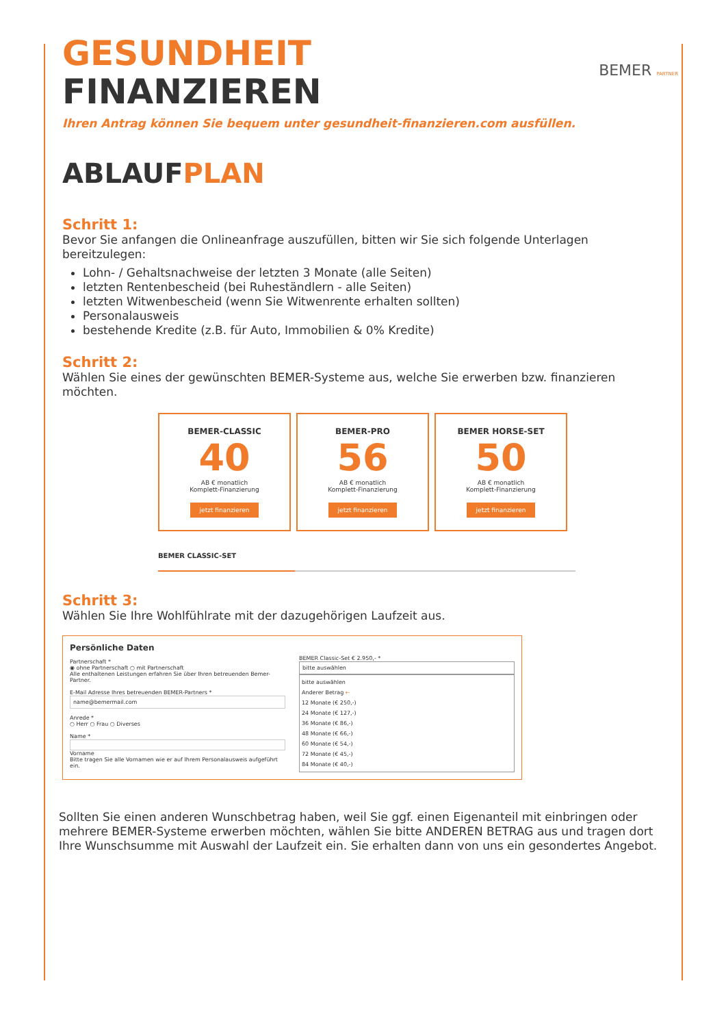BEMER PARTNER
GESUNDHEIT
FINANZIEREN
Ihren Antrag können Sie bequem unter gesundheit-finanzieren.com ausfüllen.
ABLAUF PLAN
Schritt 1:
Bevor Sie anfangen die Onlineanfrage auszufüllen, bitten wir Sie sich folgende Unterlagen bereitzulegen:
Lohn- / Gehaltsnachweise der letzten 3 Monate (alle Seiten)
letzten Rentenbescheid (bei Ruheständlern - alle Seiten)
letzten Witwenbescheid (wenn Sie Witwenrente erhalten sollten)
Personalausweis
bestehende Kredite (z.B. für Auto, Immobilien & 0% Kredite)
Schritt 2:
Wählen Sie eines der gewünschten BEMER-Systeme aus, welche Sie erwerben bzw. finanzieren möchten.
BEMER-CLASSIC
40
AB € monatlich
Komplett-Finanzierung
jetzt finanzieren
BEMER-PRO
56
AB € monatlich
Komplett-Finanzierung
jetzt finanzieren
BEMER HORSE-SET
50
AB € monatlich
Komplett-Finanzierung
jetzt finanzieren
BEMER CLASSIC-SET
Schritt 3:
Wählen Sie Ihre Wohlfühlrate mit der dazugehörigen Laufzeit aus.
Persönliche Daten
Partnerschaft *
◉ ohne Partnerschaft ○ mit Partnerschaft
Alle enthaltenen Leistungen erfahren Sie über Ihren betreuenden Bemer-Partner.
E-Mail Adresse Ihres betreuenden BEMER-Partners *
name@bemermail.com
Anrede *
○ Herr ○ Frau ○ Diverses
Name *
Vorname
Bitte tragen Sie alle Vornamen wie er auf Ihrem Personalausweis aufgeführt ein.
BEMER Classic-Set € 2.950,- *
bitte auswählen
bitte auswählen
Anderer Betrag ←
12 Monate (€ 250,-)
24 Monate (€ 127,-)
36 Monate (€ 86,-)
48 Monate (€ 66,-)
60 Monate (€ 54,-)
72 Monate (€ 45,-)
84 Monate (€ 40,-)
Sollten Sie einen anderen Wunschbetrag haben, weil Sie ggf. einen Eigenanteil mit einbringen oder mehrere BEMER-Systeme erwerben möchten, wählen Sie bitte ANDEREN BETRAG aus und tragen dort Ihre Wunschsumme mit Auswahl der Laufzeit ein. Sie erhalten dann von uns ein gesondertes Angebot.